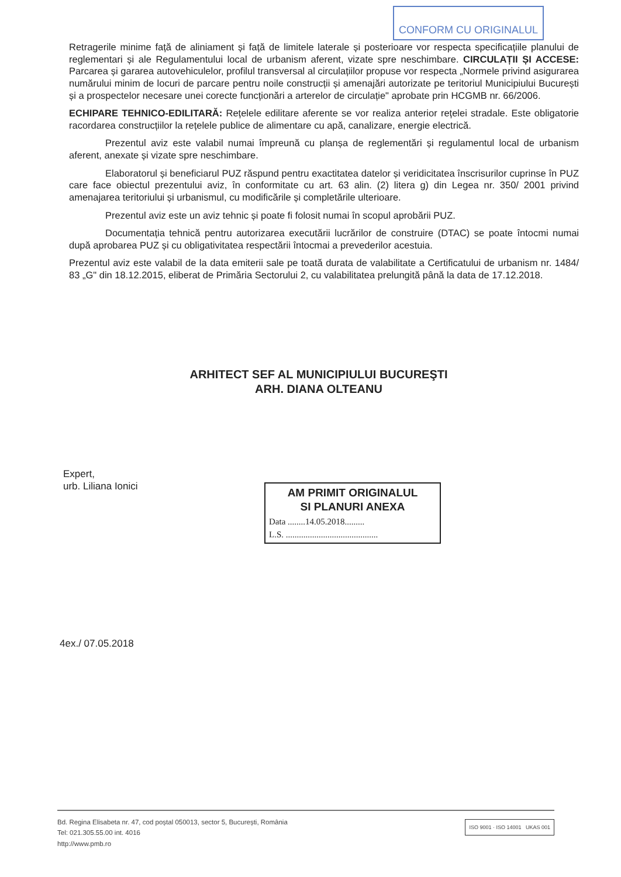CONFORM CU ORIGINALUL
Retragerile minime față de aliniament și față de limitele laterale și posterioare vor respecta specificațiile planului de reglementari și ale Regulamentului local de urbanism aferent, vizate spre neschimbare. CIRCULAȚII ȘI ACCESE: Parcarea și gararea autovehiculelor, profilul transversal al circulațiilor propuse vor respecta „Normele privind asigurarea numărului minim de locuri de parcare pentru noile construcții și amenajări autorizate pe teritoriul Municipiului București și a prospectelor necesare unei corecte funcționări a arterelor de circulație" aprobate prin HCGMB nr. 66/2006.
ECHIPARE TEHNICO-EDILITARĂ: Rețelele edilitare aferente se vor realiza anterior rețelei stradale. Este obligatorie racordarea construcțiilor la rețelele publice de alimentare cu apă, canalizare, energie electrică.
Prezentul aviz este valabil numai împreună cu planșa de reglementări și regulamentul local de urbanism aferent, anexate și vizate spre neschimbare.
Elaboratorul și beneficiarul PUZ răspund pentru exactitatea datelor și veridicitatea înscrisurilor cuprinse în PUZ care face obiectul prezentului aviz, în conformitate cu art. 63 alin. (2) litera g) din Legea nr. 350/ 2001 privind amenajarea teritoriului și urbanismul, cu modificările și completările ulterioare.
Prezentul aviz este un aviz tehnic și poate fi folosit numai în scopul aprobării PUZ.
Documentația tehnică pentru autorizarea executării lucrărilor de construire (DTAC) se poate întocmi numai după aprobarea PUZ și cu obligativitatea respectării întocmai a prevederilor acestuia.
Prezentul aviz este valabil de la data emiterii sale pe toată durata de valabilitate a Certificatului de urbanism nr. 1484/ 83 „G" din 18.12.2015, eliberat de Primăria Sectorului 2, cu valabilitatea prelungită până la data de 17.12.2018.
ARHITECT SEF AL MUNICIPIULUI BUCUREŞTI
ARH. DIANA OLTEANU
Expert,
urb. Liliana Ionici
AM PRIMIT ORIGINALUL
SI PLANURI ANEXA
Data ........14.05.2018.........
L.S. ..........................................
4ex./ 07.05.2018
Bd. Regina Elisabeta nr. 47, cod poștal 050013, sector 5, București, România
Tel: 021.305.55.00 int. 4016
http://www.pmb.ro
ISO 9001 · ISO 14001 UKAS 001